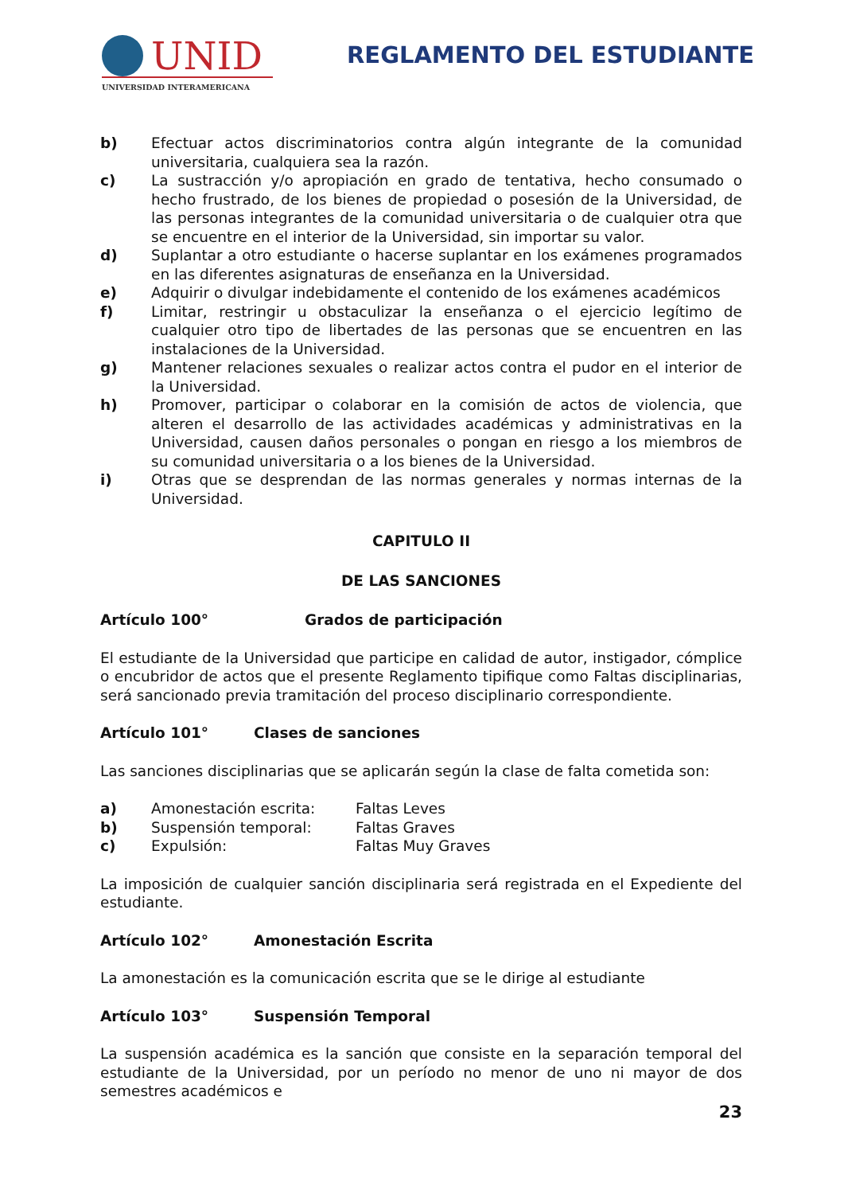UNID
UNIVERSIDAD INTERAMERICANA
REGLAMENTO DEL ESTUDIANTE
b) Efectuar actos discriminatorios contra algún integrante de la comunidad universitaria, cualquiera sea la razón.
c) La sustracción y/o apropiación en grado de tentativa, hecho consumado o hecho frustrado, de los bienes de propiedad o posesión de la Universidad, de las personas integrantes de la comunidad universitaria o de cualquier otra que se encuentre en el interior de la Universidad, sin importar su valor.
d) Suplantar a otro estudiante o hacerse suplantar en los exámenes programados en las diferentes asignaturas de enseñanza en la Universidad.
e) Adquirir o divulgar indebidamente el contenido de los exámenes académicos
f) Limitar, restringir u obstaculizar la enseñanza o el ejercicio legítimo de cualquier otro tipo de libertades de las personas que se encuentren en las instalaciones de la Universidad.
g) Mantener relaciones sexuales o realizar actos contra el pudor en el interior de la Universidad.
h) Promover, participar o colaborar en la comisión de actos de violencia, que alteren el desarrollo de las actividades académicas y administrativas en la Universidad, causen daños personales o pongan en riesgo a los miembros de su comunidad universitaria o a los bienes de la Universidad.
i) Otras que se desprendan de las normas generales y normas internas de la Universidad.
CAPITULO II
DE LAS SANCIONES
Artículo 100° Grados de participación
El estudiante de la Universidad que participe en calidad de autor, instigador, cómplice o encubridor de actos que el presente Reglamento tipifique como Faltas disciplinarias, será sancionado previa tramitación del proceso disciplinario correspondiente.
Artículo 101° Clases de sanciones
Las sanciones disciplinarias que se aplicarán según la clase de falta cometida son:
| a) | Amonestación escrita: | Faltas Leves |
| b) | Suspensión temporal: | Faltas Graves |
| c) | Expulsión: | Faltas Muy Graves |
La imposición de cualquier sanción disciplinaria será registrada en el Expediente del estudiante.
Artículo 102° Amonestación Escrita
La amonestación es la comunicación escrita que se le dirige al estudiante
Artículo 103° Suspensión Temporal
La suspensión académica es la sanción que consiste en la separación temporal del estudiante de la Universidad, por un período no menor de uno ni mayor de dos semestres académicos e
23